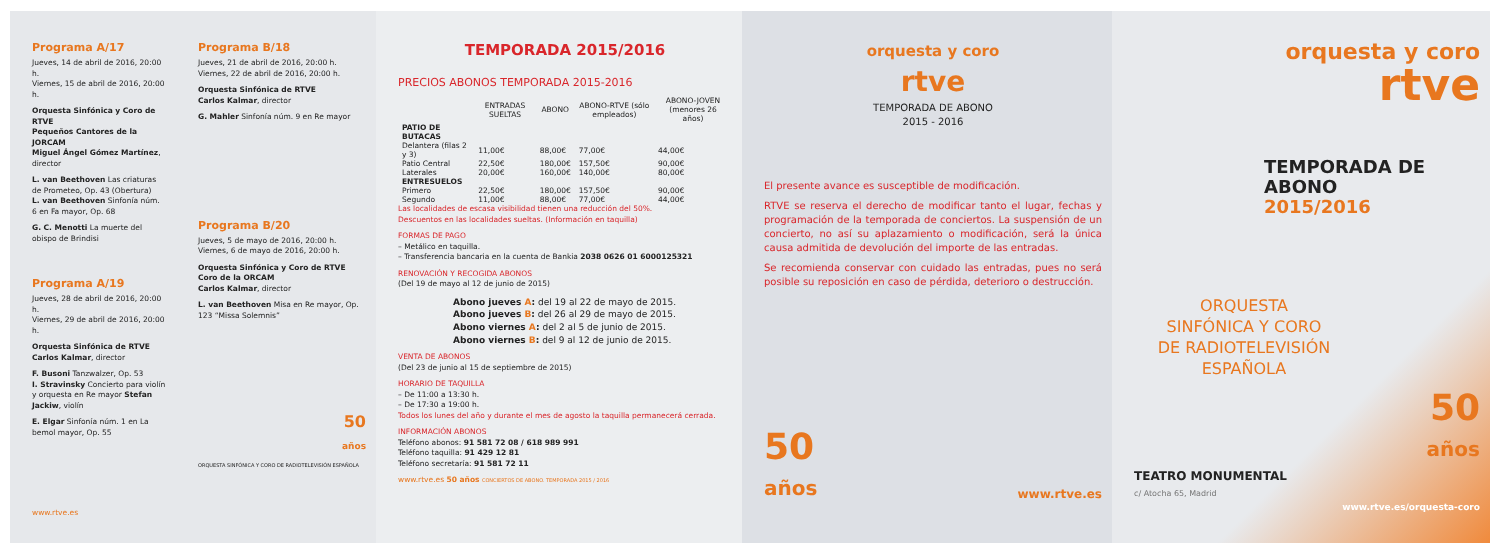Programa A/17
Jueves, 14 de abril de 2016, 20:00 h.
Viernes, 15 de abril de 2016, 20:00 h.
Orquesta Sinfónica y Coro de RTVE
Pequeños Cantores de la JORCAM
Miguel Ángel Gómez Martínez, director
L. van Beethoven Las criaturas de Prometeo, Op. 43 (Obertura)
L. van Beethoven Sinfonía núm. 6 en Fa mayor, Op. 68
G. C. Menotti La muerte del obispo de Brindisi
Programa A/19
Jueves, 28 de abril de 2016, 20:00 h.
Viernes, 29 de abril de 2016, 20:00 h.
Orquesta Sinfónica de RTVE
Carlos Kalmar, director
F. Busoni Tanzwalzer, Op. 53
I. Stravinsky Concierto para violín y orquesta en Re mayor Stefan Jackiw, violín
E. Elgar Sinfonía núm. 1 en La bemol mayor, Op. 55
www.rtve.es
Programa B/18
Jueves, 21 de abril de 2016, 20:00 h.
Viernes, 22 de abril de 2016, 20:00 h.
Orquesta Sinfónica de RTVE
Carlos Kalmar, director
G. Mahler Sinfonía núm. 9 en Re mayor
Programa B/20
Jueves, 5 de mayo de 2016, 20:00 h.
Viernes, 6 de mayo de 2016, 20:00 h.
Orquesta Sinfónica y Coro de RTVE
Coro de la ORCAM
Carlos Kalmar, director
L. van Beethoven Misa en Re mayor, Op. 123 “Missa Solemnis”
50
años
ORQUESTA SINFÓNICA Y CORO DE RADIOTELEVISIÓN ESPAÑOLA
TEMPORADA 2015/2016
PRECIOS ABONOS TEMPORADA 2015-2016
| | ENTRADAS SUELTAS | ABONO | ABONO-RTVE (sólo empleados) | ABONO-JOVEN (menores 26 años) |
| --- | --- | --- | --- | --- |
| PATIO DE BUTACAS | | | | |
| Delantera (filas 2 y 3) | 11,00€ | 88,00€ | 77,00€ | 44,00€ |
| Patio Central | 22,50€ | 180,00€ | 157,50€ | 90,00€ |
| Laterales | 20,00€ | 160,00€ | 140,00€ | 80,00€ |
| ENTRESUELOS | | | | |
| Primero | 22,50€ | 180,00€ | 157,50€ | 90,00€ |
| Segundo | 11,00€ | 88,00€ | 77,00€ | 44,00€ |
Las localidades de escasa visibilidad tienen una reducción del 50%.
Descuentos en las localidades sueltas. (Información en taquilla)
FORMAS DE PAGO
– Metálico en taquilla.
– Transferencia bancaria en la cuenta de Bankia 2038 0626 01 6000125321
RENOVACIÓN Y RECOGIDA ABONOS
(Del 19 de mayo al 12 de junio de 2015)
Abono jueves A: del 19 al 22 de mayo de 2015.
Abono jueves B: del 26 al 29 de mayo de 2015.
Abono viernes A: del 2 al 5 de junio de 2015.
Abono viernes B: del 9 al 12 de junio de 2015.
VENTA DE ABONOS
(Del 23 de junio al 15 de septiembre de 2015)
HORARIO DE TAQUILLA
– De 11:00 a 13:30 h.
– De 17:30 a 19:00 h.
Todos los lunes del año y durante el mes de agosto la taquilla permanecerá cerrada.
INFORMACIÓN ABONOS
Teléfono abonos: 91 581 72 08 / 618 989 991
Teléfono taquilla: 91 429 12 81
Teléfono secretaría: 91 581 72 11
www.rtve.es 50 años CONCIERTOS DE ABONO. TEMPORADA 2015 / 2016
orquesta y coro
rtve
TEMPORADA DE ABONO
2015 - 2016
El presente avance es susceptible de modificación.
RTVE se reserva el derecho de modificar tanto el lugar, fechas y programación de la temporada de conciertos. La suspensión de un concierto, no así su aplazamiento o modificación, será la única causa admitida de devolución del importe de las entradas.
Se recomienda conservar con cuidado las entradas, pues no será posible su reposición en caso de pérdida, deterioro o destrucción.
50
años
www.rtve.es
orquesta y coro
rtve
TEMPORADA DE ABONO
2015/2016
ORQUESTA SINFÓNICA Y CORO DE RADIOTELEVISIÓN ESPAÑOLA
50
años
TEATRO MONUMENTAL
c/ Atocha 65, Madrid
www.rtve.es/orquesta-coro